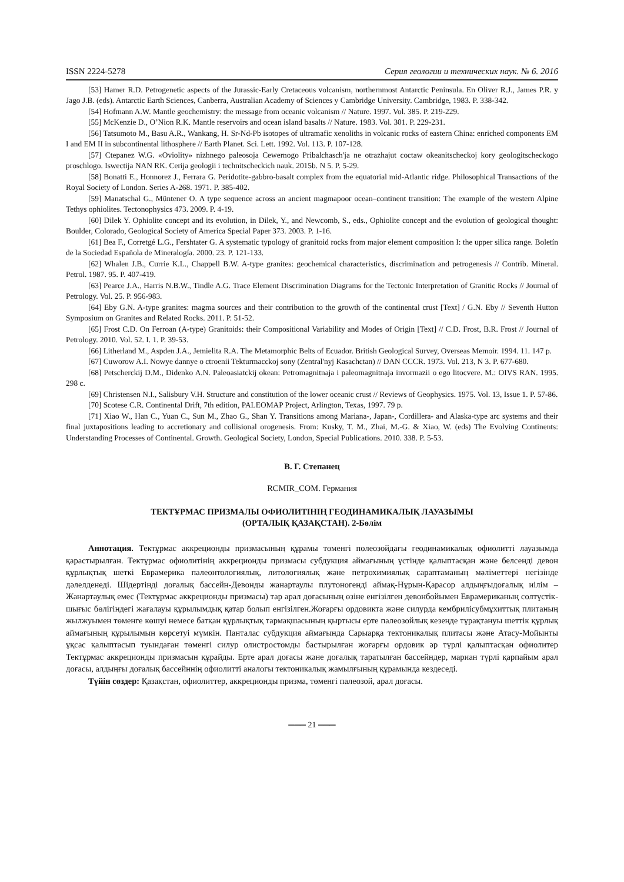ISSN 2224-5278 Серия геологии и технических наук. № 6. 2016
[53] Hamer R.D. Petrogenetic aspects of the Jurassic-Early Cretaceous volcanism, northernmost Antarctic Peninsula. En Oliver R.J., James P.R. y Jago J.B. (eds). Antarctic Earth Sciences, Canberra, Australian Academy of Sciences y Cambridge University. Cambridge, 1983. P. 338-342.
[54] Hofmann A.W. Mantle geochemistry: the message from oceanic volcanism // Nature. 1997. Vol. 385. P. 219-229.
[55] McKenzie D., O’Nion R.K. Mantle reservoirs and ocean island basalts // Nature. 1983. Vol. 301. P. 229-231.
[56] Tatsumoto M., Basu A.R., Wankang, H. Sr-Nd-Pb isotopes of ultramafic xenoliths in volcanic rocks of eastern China: enriched components EM I and EM II in subcontinental lithosphere // Earth Planet. Sci. Lett. 1992. Vol. 113. P. 107-128.
[57] Ctepanez W.G. «Oviolity» nizhnego paleosoja Cewernogo Pribalchasch'ja ne otrazhajut coctaw okeanitscheckoj kory geologitscheckogo proschlogo. Iswectija NAN RK. Cerija geologii i technitscheckich nauk. 2015b. N 5. P. 5-29.
[58] Bonatti E., Honnorez J., Ferrara G. Peridotite-gabbro-basalt complex from the equatorial mid-Atlantic ridge. Philosophical Transactions of the Royal Society of London. Series A-268. 1971. P. 385-402.
[59] Manatschal G., Müntener O. A type sequence across an ancient magmapoor ocean–continent transition: The example of the western Alpine Tethys ophiolites. Tectonophysics 473. 2009. P. 4-19.
[60] Dilek Y. Ophiolite concept and its evolution, in Dilek, Y., and Newcomb, S., eds., Ophiolite concept and the evolution of geological thought: Boulder, Colorado, Geological Society of America Special Paper 373. 2003. P. 1-16.
[61] Bea F., Corretgé L.G., Fershtater G. A systematic typology of granitoid rocks from major element composition I: the upper silica range. Boletín de la Sociedad Española de Mineralogía. 2000. 23. P. 121-133.
[62] Whalen J.B., Currie K.L., Chappell B.W. A-type granites: geochemical characteristics, discrimination and petrogenesis // Contrib. Mineral. Petrol. 1987. 95. P. 407-419.
[63] Pearce J.A., Harris N.B.W., Tindle A.G. Trace Element Discrimination Diagrams for the Tectonic Interpretation of Granitic Rocks // Journal of Petrology. Vol. 25. P. 956-983.
[64] Eby G.N. A-type granites: magma sources and their contribution to the growth of the continental crust [Text] / G.N. Eby // Seventh Hutton Symposium on Granites and Related Rocks. 2011. P. 51-52.
[65] Frost C.D. On Ferroan (A-type) Granitoids: their Compositional Variability and Modes of Origin [Text] // C.D. Frost, B.R. Frost // Journal of Petrology. 2010. Vol. 52. I. 1. P. 39-53.
[66] Litherland M., Aspden J.A., Jemielita R.A. The Metamorphic Belts of Ecuador. British Geological Survey, Overseas Memoir. 1994. 11. 147 p.
[67] Cuworow A.I. Nowye dannye o ctroenii Tekturmacckoj sony (Zentral'nyj Kasachctan) // DAN CCCR. 1973. Vol. 213, N 3. P. 677-680.
[68] Petscherckij D.M., Didenko A.N. Paleoasiatckij okean: Petromagnitnaja i paleomagnitnaja invormazii o ego litocvere. M.: OIVS RAN. 1995. 298 c.
[69] Christensen N.I., Salisbury V.H. Structure and constitution of the lower oceanic crust // Reviews of Geophysics. 1975. Vol. 13, Issue 1. P. 57-86.
[70] Scotese C.R. Continental Drift, 7th edition, PALEOMAP Project, Arlington, Texas, 1997. 79 p.
[71] Xiao W., Han C., Yuan C., Sun M., Zhao G., Shan Y. Transitions among Mariana-, Japan-, Cordillera- and Alaska-type arc systems and their final juxtapositions leading to accretionary and collisional orogenesis. From: Kusky, T. M., Zhai, M.-G. & Xiao, W. (eds) The Evolving Continents: Understanding Processes of Continental. Growth. Geological Society, London, Special Publications. 2010. 338. P. 5-53.
В. Г. Степанец
RCMIR_COM. Германия
ТЕКТҰРМАС ПРИЗМАЛЫ ОФИОЛИТІНІҢ ГЕОДИНАМИКАЛЫҚ ЛАУАЗЫМЫ
(ОРТАЛЫҚ ҚАЗАҚСТАН). 2-Бөлім
Аннотация. Тектұрмас аккреционды призмасының құрамы төменгі полеозойдағы геодинамикалық офиолитті лауазымда қарастырылған. Тектұрмас офиолитінің аккреционды призмасы субдукция аймағының үстінде қалыптасқан және белсенді девон құрлықтық шеткі Еврамерика палеонтологиялық, литологиялық және петрохимиялық сараптаманың мәліметтері негізінде дәлелденеді. Шідертінді доғалық бассейн-Девонды жанартаулы плутоногенді аймақ-Нұрын-Қарасор алдыңғыдоғалық иілім – Жанартаулық емес (Тектұрмас аккреционды призмасы) тар арал доғасының өзіне енгізілген девонбойымен Еврамериканың солтүстік-шығыс бөлігіндегі жағалауы құрылымдық қатар болып енгізілген.Жоғарғы ордовикта және силурда кембрилісубмұхиттық плитаның жылжуымен төменге көшуі немесе батқан құрлықтық тармақшасының қыртысы ерте палеозойлық кезеңде тұрақтануы шеттік құрлық аймағының құрылымын көрсетуі мүмкін. Панталас субдукция аймағында Сарыарқа тектоникалық плитасы және Атасу-Мойынты ұқсас қалыптасып туындаған төменгі силур олистростомды бастырылған жоғарғы ордовик әр түрлі қалыптасқан офиолитер Тектұрмас аккреционды призмасын құрайды. Ерте арал доғасы және доғалық таратылған бассейндер, мариан түрлі қарпайым арал доғасы, алдыңғы доғалық бассейннің офиолитті аналогы тектоникалық жамылғының құрамында кездеседі.
Түйін сөздер: Қазақстан, офиолиттер, аккреционды призма, төменгі палеозой, арал доғасы.
═══ 21 ═══